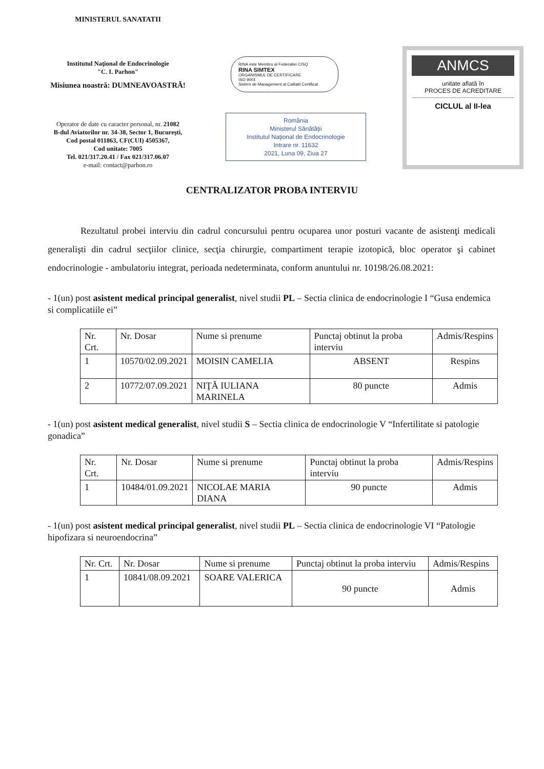MINISTERUL SANATATII
Institutul Naţional de Endocrinologie
"C. I. Parhon"
Misiunea noastră: DUMNEAVOASTRĂ!
Operator de date cu caracter personal, nr. 21082
B-dul Aviatorilor nr. 34-38, Sector 1, Bucureşti,
Cod postal 011863, CF(CUI) 4505367,
Cod unitate: 7005
Tel. 021/317.20.41 / Fax 021/317.06.07
e-mail: contact@parhon.ro
RINA este Membru al Federatiei CISQ
RINA SIMTEX
ORGANISMUL DE CERTIFICARE
ISO 9001
Sistem de Management al Calitatii Certificat
România
Ministerul Sănătăţii
Institutul Naţional de Endocrinologie
Intrare nr. 11632
2021, Luna 09, Ziua 27
ANMCS
unitate aflată în
PROCES DE ACREDITARE
CICLUL al II-lea
CENTRALIZATOR PROBA INTERVIU
Rezultatul probei interviu din cadrul concursului pentru ocuparea unor posturi vacante de asistenţi medicali generalişti din cadrul secţiilor clinice, secţia chirurgie, compartiment terapie izotopică, bloc operator şi cabinet endocrinologie - ambulatoriu integrat, perioada nedeterminata, conform anuntului nr. 10198/26.08.2021:
- 1(un) post asistent medical principal generalist, nivel studii PL – Sectia clinica de endocrinologie I “Gusa endemica si complicatiile ei”
| Nr. Crt. | Nr. Dosar | Nume si prenume | Punctaj obtinut la proba interviu | Admis/Respins |
| 1 | 10570/02.09.2021 | MOISIN CAMELIA | ABSENT | Respins |
| 2 | 10772/07.09.2021 | NIŢĂ IULIANA MARINELA | 80 puncte | Admis |
- 1(un) post asistent medical generalist, nivel studii S – Sectia clinica de endocrinologie V “Infertilitate si patologie gonadica”
| Nr. Crt. | Nr. Dosar | Nume si prenume | Punctaj obtinut la proba interviu | Admis/Respins |
| 1 | 10484/01.09.2021 | NICOLAE MARIA DIANA | 90 puncte | Admis |
- 1(un) post asistent medical principal generalist, nivel studii PL – Sectia clinica de endocrinologie VI “Patologie hipofizara si neuroendocrina”
| Nr. Crt. | Nr. Dosar | Nume si prenume | Punctaj obtinut la proba interviu | Admis/Respins |
| 1 | 10841/08.09.2021 | SOARE VALERICA | 90 puncte | Admis |